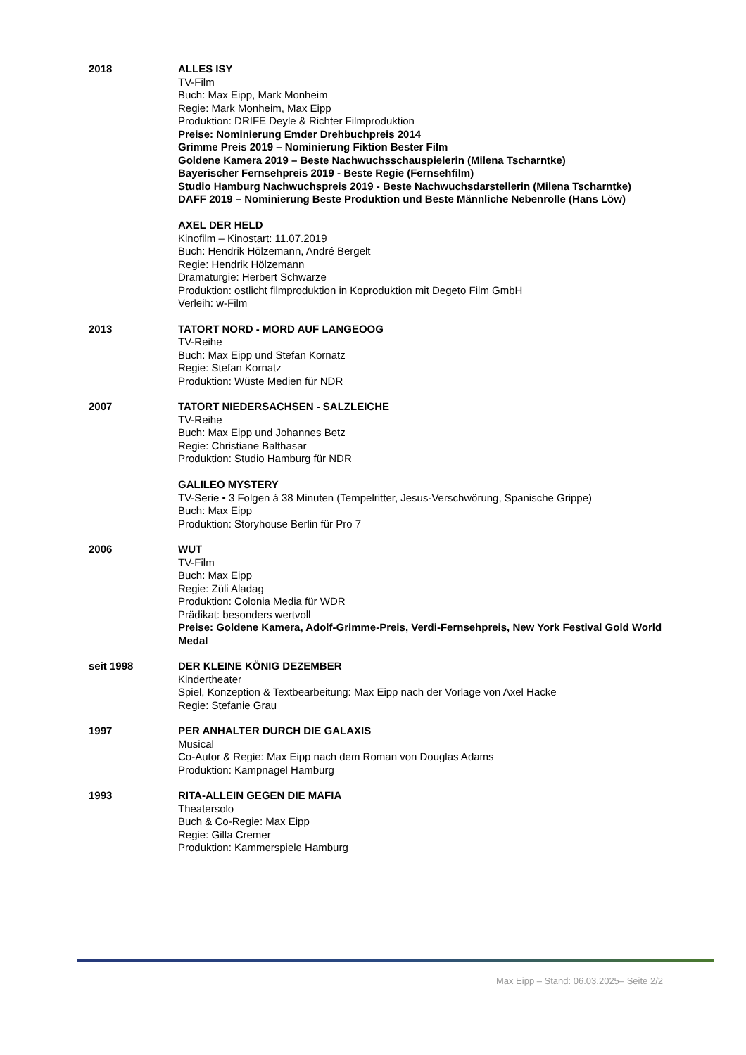2018 ALLES ISY
TV-Film
Buch: Max Eipp, Mark Monheim
Regie: Mark Monheim, Max Eipp
Produktion: DRIFE Deyle & Richter Filmproduktion
Preise: Nominierung Emder Drehbuchpreis 2014
Grimme Preis 2019 – Nominierung Fiktion Bester Film
Goldene Kamera 2019 – Beste Nachwuchsschauspielerin (Milena Tscharntke)
Bayerischer Fernsehpreis 2019 - Beste Regie (Fernsehfilm)
Studio Hamburg Nachwuchspreis 2019 - Beste Nachwuchsdarstellerin (Milena Tscharntke)
DAFF 2019 – Nominierung Beste Produktion und Beste Männliche Nebenrolle (Hans Löw)
AXEL DER HELD
Kinofilm – Kinostart: 11.07.2019
Buch: Hendrik Hölzemann, André Bergelt
Regie: Hendrik Hölzemann
Dramaturgie: Herbert Schwarze
Produktion: ostlicht filmproduktion in Koproduktion mit Degeto Film GmbH
Verleih: w-Film
2013 TATORT NORD - MORD AUF LANGEOOG
TV-Reihe
Buch: Max Eipp und Stefan Kornatz
Regie: Stefan Kornatz
Produktion: Wüste Medien für NDR
2007 TATORT NIEDERSACHSEN - SALZLEICHE
TV-Reihe
Buch: Max Eipp und Johannes Betz
Regie: Christiane Balthasar
Produktion: Studio Hamburg für NDR
GALILEO MYSTERY
TV-Serie • 3 Folgen á 38 Minuten (Tempelritter, Jesus-Verschwörung, Spanische Grippe)
Buch: Max Eipp
Produktion: Storyhouse Berlin für Pro 7
2006 WUT
TV-Film
Buch: Max Eipp
Regie: Züli Aladag
Produktion: Colonia Media für WDR
Prädikat: besonders wertvoll
Preise: Goldene Kamera, Adolf-Grimme-Preis, Verdi-Fernsehpreis, New York Festival Gold World Medal
seit 1998 DER KLEINE KÖNIG DEZEMBER
Kindertheater
Spiel, Konzeption & Textbearbeitung: Max Eipp nach der Vorlage von Axel Hacke
Regie: Stefanie Grau
1997 PER ANHALTER DURCH DIE GALAXIS
Musical
Co-Autor & Regie: Max Eipp nach dem Roman von Douglas Adams
Produktion: Kampnagel Hamburg
1993 RITA-ALLEIN GEGEN DIE MAFIA
Theatersolo
Buch & Co-Regie: Max Eipp
Regie: Gilla Cremer
Produktion: Kammerspiele Hamburg
Max Eipp – Stand: 06.03.2025– Seite 2/2